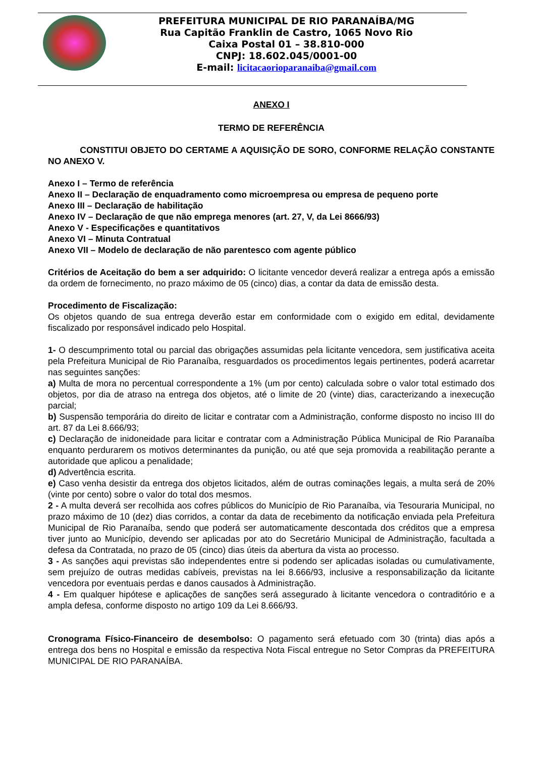PREFEITURA MUNICIPAL DE RIO PARANAÍBA/MG
Rua Capitão Franklin de Castro, 1065 Novo Rio
Caixa Postal 01 – 38.810-000
CNPJ: 18.602.045/0001-00
E-mail: licitacaorioparanaiba@gmail.com
ANEXO I
TERMO DE REFERÊNCIA
CONSTITUI OBJETO DO CERTAME A AQUISIÇÃO DE SORO, CONFORME RELAÇÃO CONSTANTE NO ANEXO V.
Anexo I – Termo de referência
Anexo II – Declaração de enquadramento como microempresa ou empresa de pequeno porte
Anexo III – Declaração de habilitação
Anexo IV – Declaração de que não emprega menores (art. 27, V, da Lei 8666/93)
Anexo V - Especificações e quantitativos
Anexo VI – Minuta Contratual
Anexo VII – Modelo de declaração de não parentesco com agente público
Critérios de Aceitação do bem a ser adquirido: O licitante vencedor deverá realizar a entrega após a emissão da ordem de fornecimento, no prazo máximo de 05 (cinco) dias, a contar da data de emissão desta.
Procedimento de Fiscalização:
Os objetos quando de sua entrega deverão estar em conformidade com o exigido em edital, devidamente fiscalizado por responsável indicado pelo Hospital.
1- O descumprimento total ou parcial das obrigações assumidas pela licitante vencedora, sem justificativa aceita pela Prefeitura Municipal de Rio Paranaíba, resguardados os procedimentos legais pertinentes, poderá acarretar nas seguintes sanções:
a) Multa de mora no percentual correspondente a 1% (um por cento) calculada sobre o valor total estimado dos objetos, por dia de atraso na entrega dos objetos, até o limite de 20 (vinte) dias, caracterizando a inexecução parcial;
b) Suspensão temporária do direito de licitar e contratar com a Administração, conforme disposto no inciso III do art. 87 da Lei 8.666/93;
c) Declaração de inidoneidade para licitar e contratar com a Administração Pública Municipal de Rio Paranaíba enquanto perdurarem os motivos determinantes da punição, ou até que seja promovida a reabilitação perante a autoridade que aplicou a penalidade;
d) Advertência escrita.
e) Caso venha desistir da entrega dos objetos licitados, além de outras cominações legais, a multa será de 20% (vinte por cento) sobre o valor do total dos mesmos.
2 - A multa deverá ser recolhida aos cofres públicos do Município de Rio Paranaíba, via Tesouraria Municipal, no prazo máximo de 10 (dez) dias corridos, a contar da data de recebimento da notificação enviada pela Prefeitura Municipal de Rio Paranaíba, sendo que poderá ser automaticamente descontada dos créditos que a empresa tiver junto ao Município, devendo ser aplicadas por ato do Secretário Municipal de Administração, facultada a defesa da Contratada, no prazo de 05 (cinco) dias úteis da abertura da vista ao processo.
3 - As sanções aqui previstas são independentes entre si podendo ser aplicadas isoladas ou cumulativamente, sem prejuízo de outras medidas cabíveis, previstas na lei 8.666/93, inclusive a responsabilização da licitante vencedora por eventuais perdas e danos causados à Administração.
4 - Em qualquer hipótese e aplicações de sanções será assegurado à licitante vencedora o contraditório e a ampla defesa, conforme disposto no artigo 109 da Lei 8.666/93.
Cronograma Físico-Financeiro de desembolso: O pagamento será efetuado com 30 (trinta) dias após a entrega dos bens no Hospital e emissão da respectiva Nota Fiscal entregue no Setor Compras da PREFEITURA MUNICIPAL DE RIO PARANAÍBA.